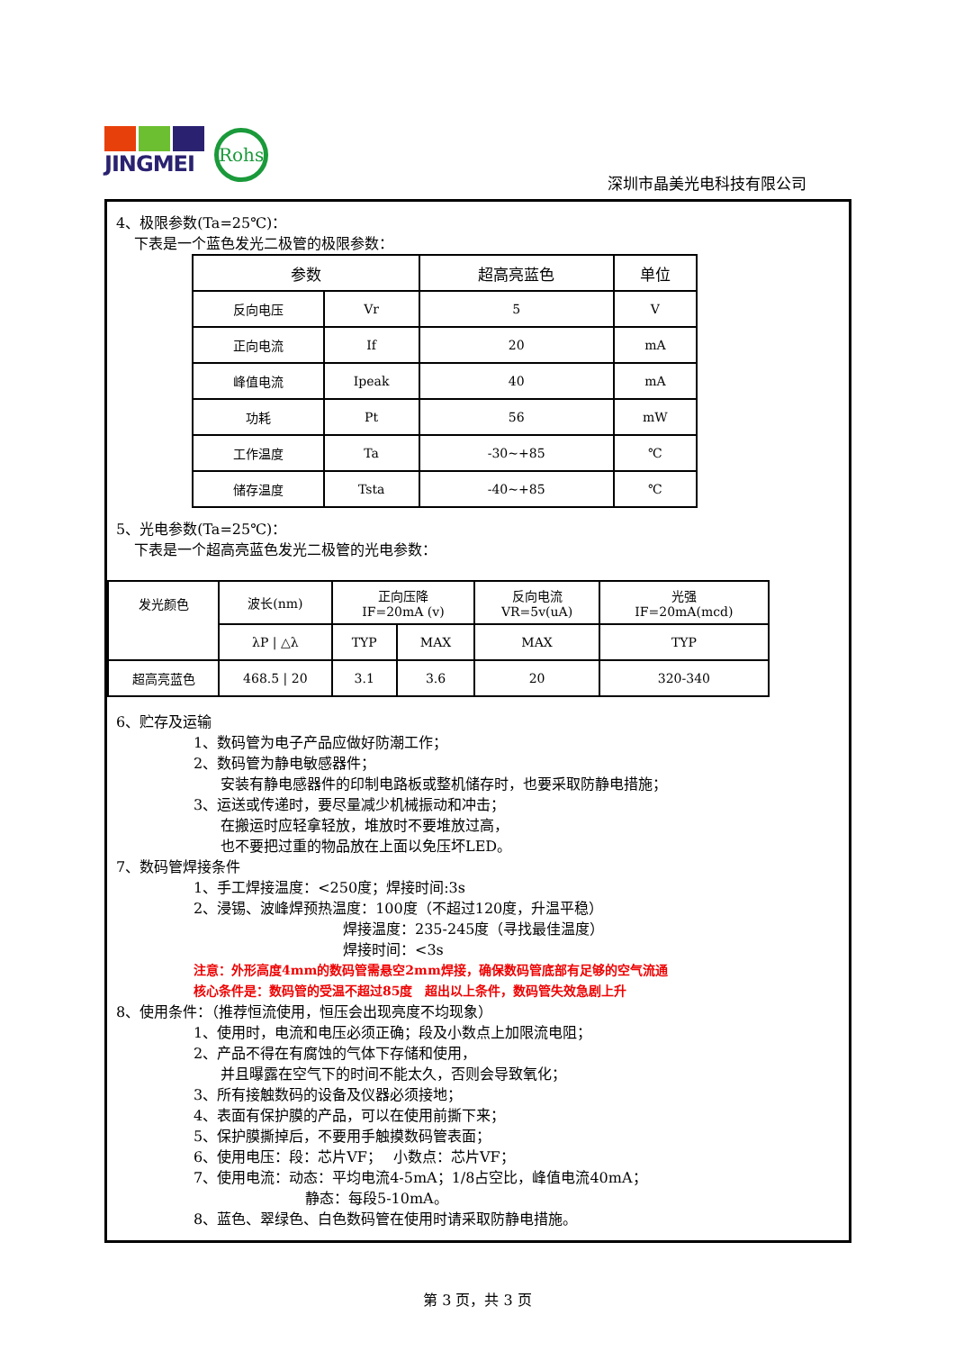JINGMEI
Rohs
深圳市晶美光电科技有限公司
4、极限参数(Ta=25℃)：
下表是一个蓝色发光二极管的极限参数：
| 参数 | | 超高亮蓝色 | 单位 |
| --- | --- | --- | --- |
| 反向电压 | Vr | 5 | V |
| 正向电流 | If | 20 | mA |
| 峰值电流 | Ipeak | 40 | mA |
| 功耗 | Pt | 56 | mW |
| 工作温度 | Ta | -30~+85 | ℃ |
| 储存温度 | Tsta | -40~+85 | ℃ |
5、光电参数(Ta=25℃)：
下表是一个超高亮蓝色发光二极管的光电参数：
| 发光颜色 | 波长(nm) | 正向压降 IF=20mA (v) | | 反向电流 VR=5v(uA) | 光强 IF=20mA(mcd) |
| | λP / △λ | TYP | MAX | MAX | TYP |
| 超高亮蓝色 | 468.5 / 20 | 3.1 | 3.6 | 20 | 320-340 |
6、贮存及运输
1、数码管为电子产品应做好防潮工作；
2、数码管为静电敏感器件；
安装有静电感器件的印制电路板或整机储存时，也要采取防静电措施；
3、运送或传递时，要尽量减少机械振动和冲击；
在搬运时应轻拿轻放，堆放时不要堆放过高，
也不要把过重的物品放在上面以免压坏LED。
7、数码管焊接条件
1、手工焊接温度：<250度；焊接时间:3s
2、浸锡、波峰焊预热温度：100度（不超过120度，升温平稳）
焊接温度：235-245度（寻找最佳温度）
焊接时间：<3s
注意：外形高度4mm的数码管需悬空2mm焊接，确保数码管底部有足够的空气流通
核心条件是：数码管的受温不超过85度　超出以上条件，数码管失效急剧上升
8、使用条件：（推荐恒流使用，恒压会出现亮度不均现象）
1、使用时，电流和电压必须正确；段及小数点上加限流电阻；
2、产品不得在有腐蚀的气体下存储和使用，
并且曝露在空气下的时间不能太久，否则会导致氧化；
3、所有接触数码的设备及仪器必须接地；
4、表面有保护膜的产品，可以在使用前撕下来；
5、保护膜撕掉后，不要用手触摸数码管表面；
6、使用电压：段：芯片VF；　 小数点：芯片VF；
7、使用电流：动态：平均电流4-5mA；1/8占空比，峰值电流40mA；
静态：每段5-10mA。
8、蓝色、翠绿色、白色数码管在使用时请采取防静电措施。
第 3 页，共 3 页